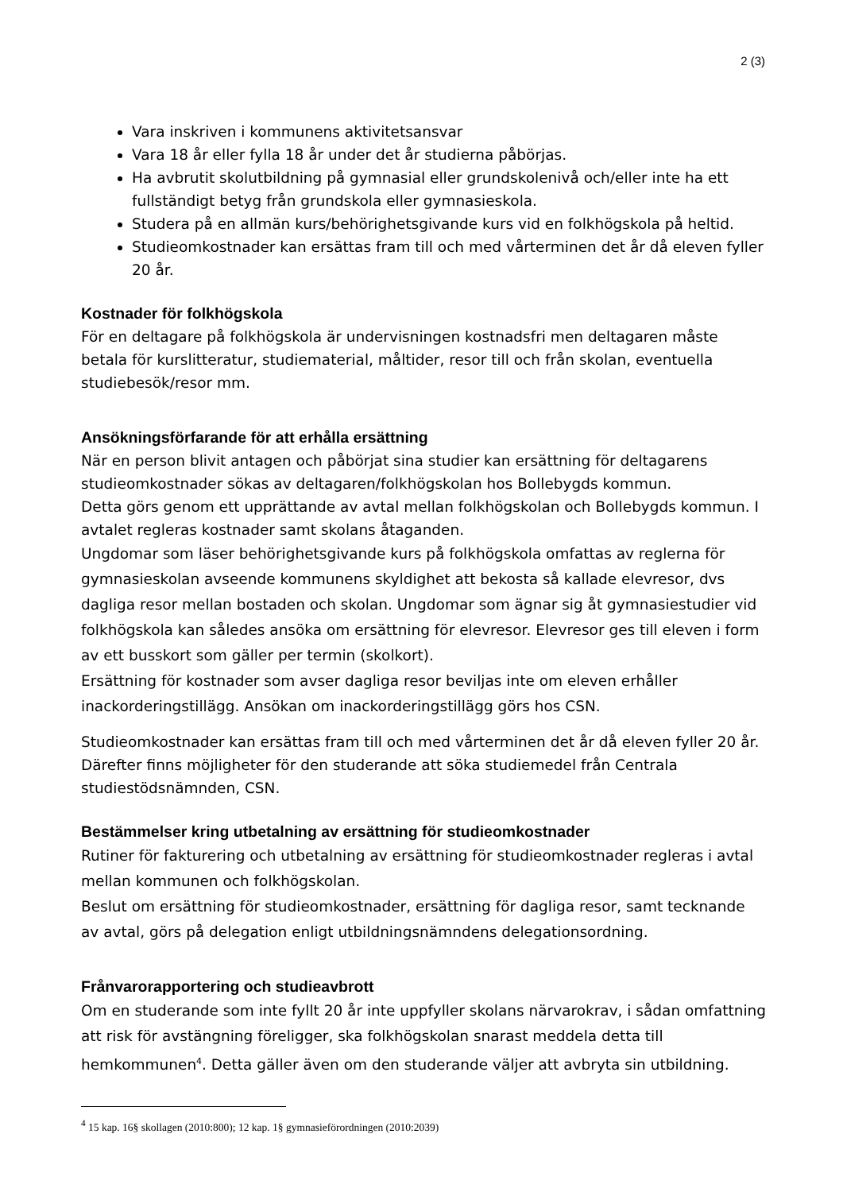2 (3)
Vara inskriven i kommunens aktivitetsansvar
Vara 18 år eller fylla 18 år under det år studierna påbörjas.
Ha avbrutit skolutbildning på gymnasial eller grundskolenivå och/eller inte ha ett fullständigt betyg från grundskola eller gymnasieskola.
Studera på en allmän kurs/behörighetsgivande kurs vid en folkhögskola på heltid.
Studieomkostnader kan ersättas fram till och med vårterminen det år då eleven fyller 20 år.
Kostnader för folkhögskola
För en deltagare på folkhögskola är undervisningen kostnadsfri men deltagaren måste betala för kurslitteratur, studiematerial, måltider, resor till och från skolan, eventuella studiebesök/resor mm.
Ansökningsförfarande för att erhålla ersättning
När en person blivit antagen och påbörjat sina studier kan ersättning för deltagarens studieomkostnader sökas av deltagaren/folkhögskolan hos Bollebygds kommun.
Detta görs genom ett upprättande av avtal mellan folkhögskolan och Bollebygds kommun. I avtalet regleras kostnader samt skolans åtaganden.
Ungdomar som läser behörighetsgivande kurs på folkhögskola omfattas av reglerna för gymnasieskolan avseende kommunens skyldighet att bekosta så kallade elevresor, dvs dagliga resor mellan bostaden och skolan. Ungdomar som ägnar sig åt gymnasiestudier vid folkhögskola kan således ansöka om ersättning för elevresor. Elevresor ges till eleven i form av ett busskort som gäller per termin (skolkort).
Ersättning för kostnader som avser dagliga resor beviljas inte om eleven erhåller inackorderingstillägg. Ansökan om inackorderingstillägg görs hos CSN.
Studieomkostnader kan ersättas fram till och med vårterminen det år då eleven fyller 20 år. Därefter finns möjligheter för den studerande att söka studiemedel från Centrala studiestödsnämnden, CSN.
Bestämmelser kring utbetalning av ersättning för studieomkostnader
Rutiner för fakturering och utbetalning av ersättning för studieomkostnader regleras i avtal mellan kommunen och folkhögskolan.
Beslut om ersättning för studieomkostnader, ersättning för dagliga resor, samt tecknande av avtal, görs på delegation enligt utbildningsnämndens delegationsordning.
Frånvarorapportering och studieavbrott
Om en studerande som inte fyllt 20 år inte uppfyller skolans närvarokrav, i sådan omfattning att risk för avstängning föreligger, ska folkhögskolan snarast meddela detta till hemkommunen<sup>4</sup>. Detta gäller även om den studerande väljer att avbryta sin utbildning.
<sup>4</sup> 15 kap. 16§ skollagen (2010:800); 12 kap. 1§ gymnasieförordningen (2010:2039)